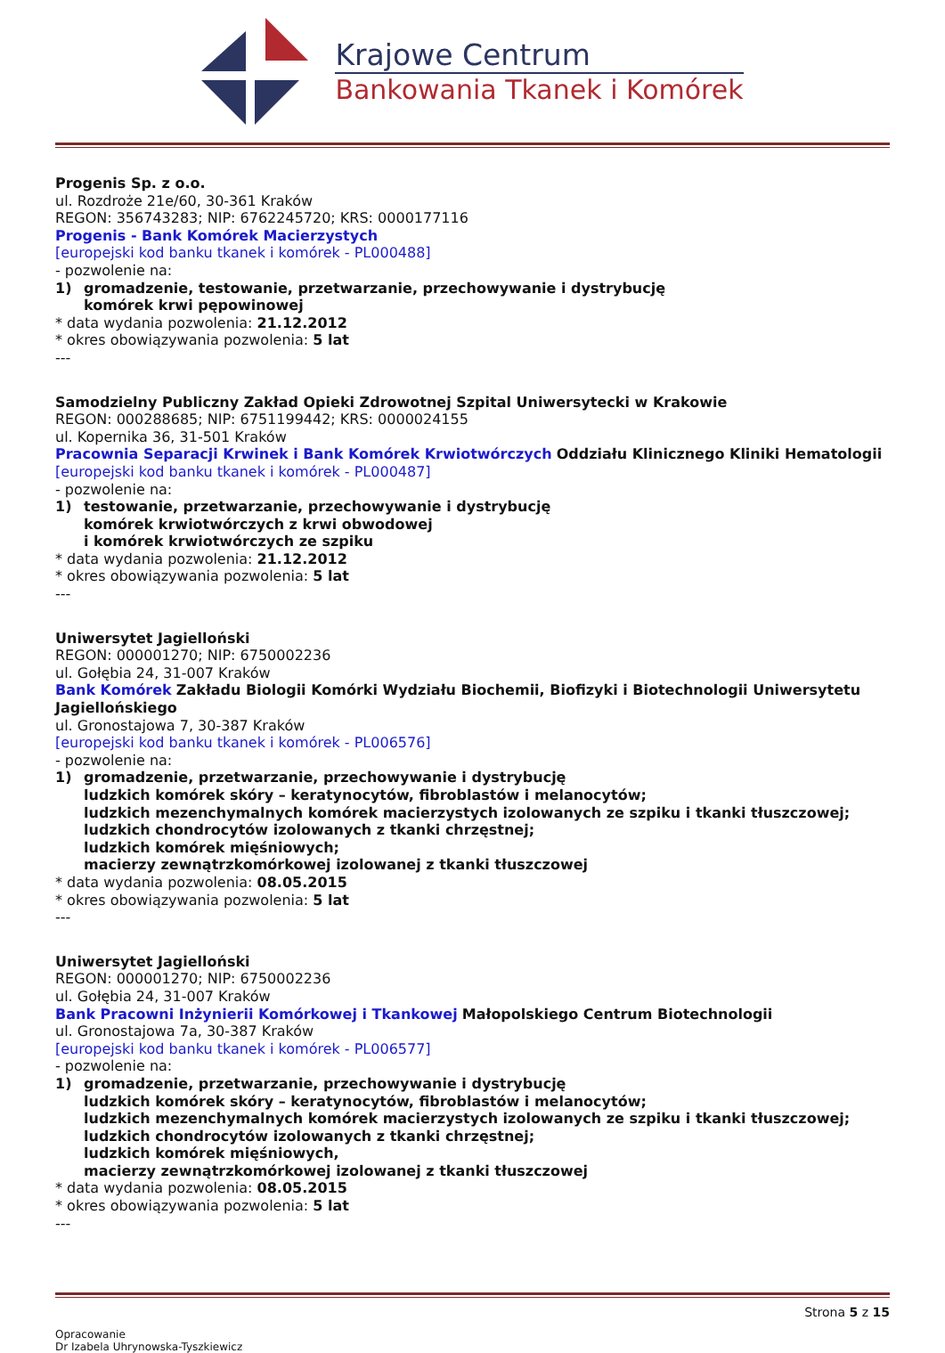Krajowe Centrum
Bankowania Tkanek i Komórek
Progenis Sp. z o.o.
ul. Rozdroże 21e/60, 30-361 Kraków
REGON: 356743283; NIP: 6762245720; KRS: 0000177116
Progenis - Bank Komórek Macierzystych
[europejski kod banku tkanek i komórek - PL000488]
- pozwolenie na:
1) gromadzenie, testowanie, przetwarzanie, przechowywanie i dystrybucję
komórek krwi pępowinowej
* data wydania pozwolenia: 21.12.2012
* okres obowiązywania pozwolenia: 5 lat
---
Samodzielny Publiczny Zakład Opieki Zdrowotnej Szpital Uniwersytecki w Krakowie
REGON: 000288685; NIP: 6751199442; KRS: 0000024155
ul. Kopernika 36, 31-501 Kraków
Pracownia Separacji Krwinek i Bank Komórek Krwiotwórczych Oddziału Klinicznego Kliniki Hematologii
[europejski kod banku tkanek i komórek - PL000487]
- pozwolenie na:
1) testowanie, przetwarzanie, przechowywanie i dystrybucję
komórek krwiotwórczych z krwi obwodowej
i komórek krwiotwórczych ze szpiku
* data wydania pozwolenia: 21.12.2012
* okres obowiązywania pozwolenia: 5 lat
---
Uniwersytet Jagielloński
REGON: 000001270; NIP: 6750002236
ul. Gołębia 24, 31-007 Kraków
Bank Komórek Zakładu Biologii Komórki Wydziału Biochemii, Biofizyki i Biotechnologii Uniwersytetu Jagiellońskiego
ul. Gronostajowa 7, 30-387 Kraków
[europejski kod banku tkanek i komórek - PL006576]
- pozwolenie na:
1) gromadzenie, przetwarzanie, przechowywanie i dystrybucję
ludzkich komórek skóry – keratynocytów, fibroblastów i melanocytów;
ludzkich mezenchymalnych komórek macierzystych izolowanych ze szpiku i tkanki tłuszczowej;
ludzkich chondrocytów izolowanych z tkanki chrzęstnej;
ludzkich komórek mięśniowych;
macierzy zewnątrzkomórkowej izolowanej z tkanki tłuszczowej
* data wydania pozwolenia: 08.05.2015
* okres obowiązywania pozwolenia: 5 lat
---
Uniwersytet Jagielloński
REGON: 000001270; NIP: 6750002236
ul. Gołębia 24, 31-007 Kraków
Bank Pracowni Inżynierii Komórkowej i Tkankowej Małopolskiego Centrum Biotechnologii
ul. Gronostajowa 7a, 30-387 Kraków
[europejski kod banku tkanek i komórek - PL006577]
- pozwolenie na:
1) gromadzenie, przetwarzanie, przechowywanie i dystrybucję
ludzkich komórek skóry – keratynocytów, fibroblastów i melanocytów;
ludzkich mezenchymalnych komórek macierzystych izolowanych ze szpiku i tkanki tłuszczowej;
ludzkich chondrocytów izolowanych z tkanki chrzęstnej;
ludzkich komórek mięśniowych,
macierzy zewnątrzkomórkowej izolowanej z tkanki tłuszczowej
* data wydania pozwolenia: 08.05.2015
* okres obowiązywania pozwolenia: 5 lat
---
Strona 5 z 15
Opracowanie
Dr Izabela Uhrynowska-Tyszkiewicz